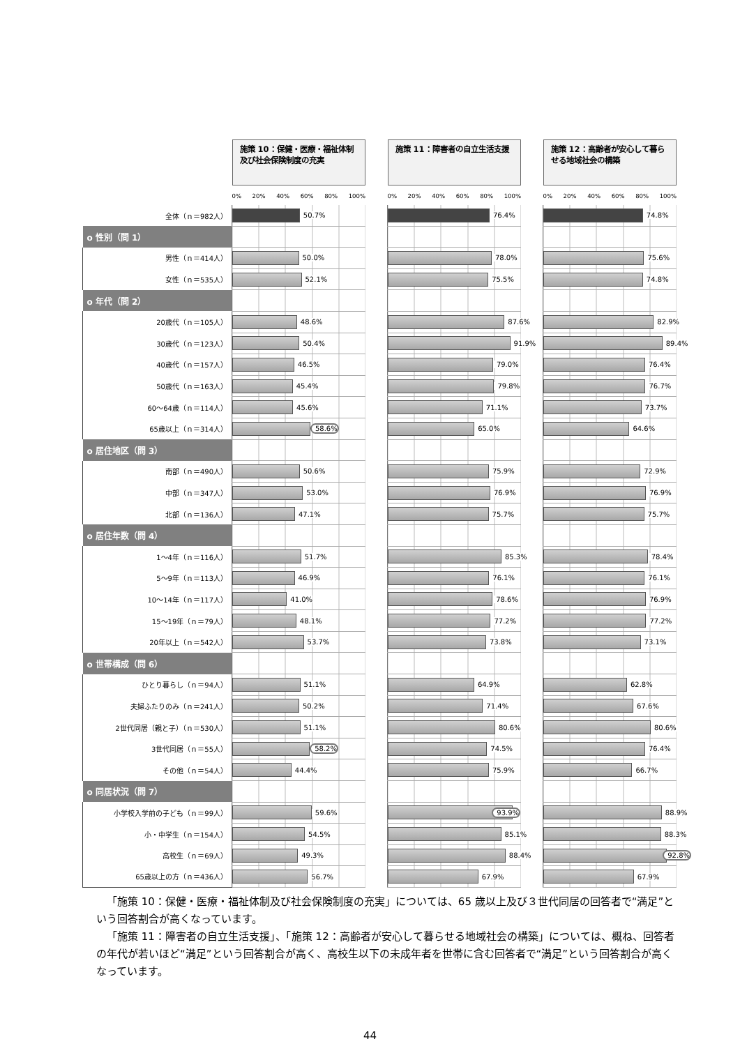| | 施策 10：保健・医療・福祉体制及び社会保険制度の充実 | | 施策 11：障害者の自立生活支援 | | 施策 12：高齢者が安心して暮らせる地域社会の構築 |
| | 0% 20% 40% 60% 80% 100% | | 0% 20% 40% 60% 80% 100% | | 0% 20% 40% 60% 80% 100% |
| 全体（ｎ＝982人） | 50.7% | | 76.4% | | 74.8% |
| o 性別（問 1） | | | | | |
| 男性（ｎ＝414人） | 50.0% | | 78.0% | | 75.6% |
| 女性（ｎ＝535人） | 52.1% | | 75.5% | | 74.8% |
| o 年代（問 2） | | | | | |
| 20歳代（ｎ＝105人） | 48.6% | | 87.6% | | 82.9% |
| 30歳代（ｎ＝123人） | 50.4% | | 91.9% | | 89.4% |
| 40歳代（ｎ＝157人） | 46.5% | | 79.0% | | 76.4% |
| 50歳代（ｎ＝163人） | 45.4% | | 79.8% | | 76.7% |
| 60～64歳（ｎ＝114人） | 45.6% | | 71.1% | | 73.7% |
| 65歳以上（ｎ＝314人） | 58.6% | | 65.0% | | 64.6% |
| o 居住地区（問 3） | | | | | |
| 南部（ｎ＝490人） | 50.6% | | 75.9% | | 72.9% |
| 中部（ｎ＝347人） | 53.0% | | 76.9% | | 76.9% |
| 北部（ｎ＝136人） | 47.1% | | 75.7% | | 75.7% |
| o 居住年数（問 4） | | | | | |
| 1～4年（ｎ＝116人） | 51.7% | | 85.3% | | 78.4% |
| 5～9年（ｎ＝113人） | 46.9% | | 76.1% | | 76.1% |
| 10～14年（ｎ＝117人） | 41.0% | | 78.6% | | 76.9% |
| 15～19年（ｎ＝79人） | 48.1% | | 77.2% | | 77.2% |
| 20年以上（ｎ＝542人） | 53.7% | | 73.8% | | 73.1% |
| o 世帯構成（問 6） | | | | | |
| ひとり暮らし（ｎ＝94人） | 51.1% | | 64.9% | | 62.8% |
| 夫婦ふたりのみ（ｎ＝241人） | 50.2% | | 71.4% | | 67.6% |
| 2世代同居（親と子）（ｎ＝530人） | 51.1% | | 80.6% | | 80.6% |
| 3世代同居（ｎ＝55人） | 58.2% | | 74.5% | | 76.4% |
| その他（ｎ＝54人） | 44.4% | | 75.9% | | 66.7% |
| o 同居状況（問 7） | | | | | |
| 小学校入学前の子ども（ｎ＝99人） | 59.6% | | 93.9% | | 88.9% |
| 小・中学生（ｎ＝154人） | 54.5% | | 85.1% | | 88.3% |
| 高校生（ｎ＝69人） | 49.3% | | 88.4% | | 92.8% |
| 65歳以上の方（ｎ＝436人） | 56.7% | | 67.9% | | 67.9% |
「施策 10：保健・医療・福祉体制及び社会保険制度の充実」については、65 歳以上及び３世代同居の回答者で“満足”という回答割合が高くなっています。
「施策 11：障害者の自立生活支援」、「施策 12：高齢者が安心して暮らせる地域社会の構築」については、概ね、回答者の年代が若いほど“満足”という回答割合が高く、高校生以下の未成年者を世帯に含む回答者で“満足”という回答割合が高くなっています。
44